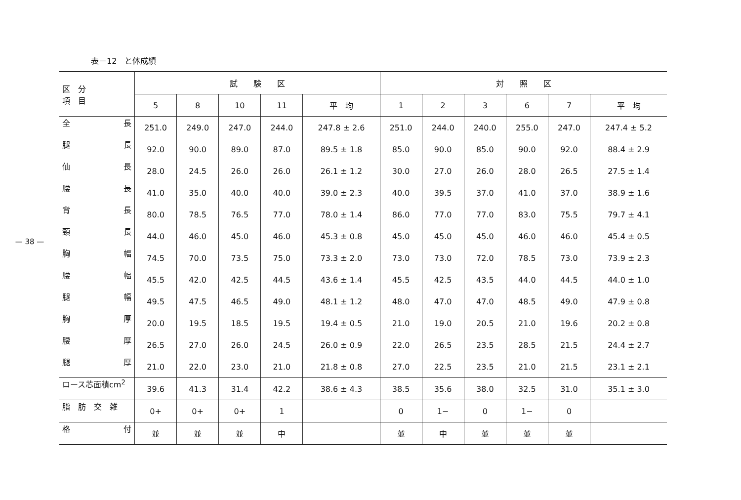— 38 —
表－12　と体成績
| 区 分 項 目 | 試 験 区 | | | | | 対 照 区 | | | | | |
| --- | --- | --- | --- | --- | --- | --- | --- | --- | --- | --- | --- |
| | 5 | 8 | 10 | 11 | 平 均 | 1 | 2 | 3 | 6 | 7 | 平 均 |
| 全 長 | 251.0 | 249.0 | 247.0 | 244.0 | 247.8 ± 2.6 | 251.0 | 244.0 | 240.0 | 255.0 | 247.0 | 247.4 ± 5.2 |
| 腿 長 | 92.0 | 90.0 | 89.0 | 87.0 | 89.5 ± 1.8 | 85.0 | 90.0 | 85.0 | 90.0 | 92.0 | 88.4 ± 2.9 |
| 仙 長 | 28.0 | 24.5 | 26.0 | 26.0 | 26.1 ± 1.2 | 30.0 | 27.0 | 26.0 | 28.0 | 26.5 | 27.5 ± 1.4 |
| 腰 長 | 41.0 | 35.0 | 40.0 | 40.0 | 39.0 ± 2.3 | 40.0 | 39.5 | 37.0 | 41.0 | 37.0 | 38.9 ± 1.6 |
| 背 長 | 80.0 | 78.5 | 76.5 | 77.0 | 78.0 ± 1.4 | 86.0 | 77.0 | 77.0 | 83.0 | 75.5 | 79.7 ± 4.1 |
| 頸 長 | 44.0 | 46.0 | 45.0 | 46.0 | 45.3 ± 0.8 | 45.0 | 45.0 | 45.0 | 46.0 | 46.0 | 45.4 ± 0.5 |
| 胸 幅 | 74.5 | 70.0 | 73.5 | 75.0 | 73.3 ± 2.0 | 73.0 | 73.0 | 72.0 | 78.5 | 73.0 | 73.9 ± 2.3 |
| 腰 幅 | 45.5 | 42.0 | 42.5 | 44.5 | 43.6 ± 1.4 | 45.5 | 42.5 | 43.5 | 44.0 | 44.5 | 44.0 ± 1.0 |
| 腿 幅 | 49.5 | 47.5 | 46.5 | 49.0 | 48.1 ± 1.2 | 48.0 | 47.0 | 47.0 | 48.5 | 49.0 | 47.9 ± 0.8 |
| 胸 厚 | 20.0 | 19.5 | 18.5 | 19.5 | 19.4 ± 0.5 | 21.0 | 19.0 | 20.5 | 21.0 | 19.6 | 20.2 ± 0.8 |
| 腰 厚 | 26.5 | 27.0 | 26.0 | 24.5 | 26.0 ± 0.9 | 22.0 | 26.5 | 23.5 | 28.5 | 21.5 | 24.4 ± 2.7 |
| 腿 厚 | 21.0 | 22.0 | 23.0 | 21.0 | 21.8 ± 0.8 | 27.0 | 22.5 | 23.5 | 21.0 | 21.5 | 23.1 ± 2.1 |
| ロース芯面積cm<sup>2</sup> | 39.6 | 41.3 | 31.4 | 42.2 | 38.6 ± 4.3 | 38.5 | 35.6 | 38.0 | 32.5 | 31.0 | 35.1 ± 3.0 |
| 脂 肪 交 雑 | 0+ | 0+ | 0+ | 1 | | 0 | 1− | 0 | 1− | 0 | |
| 格 付 | 並 | 並 | 並 | 中 | | 並 | 中 | 並 | 並 | 並 | |